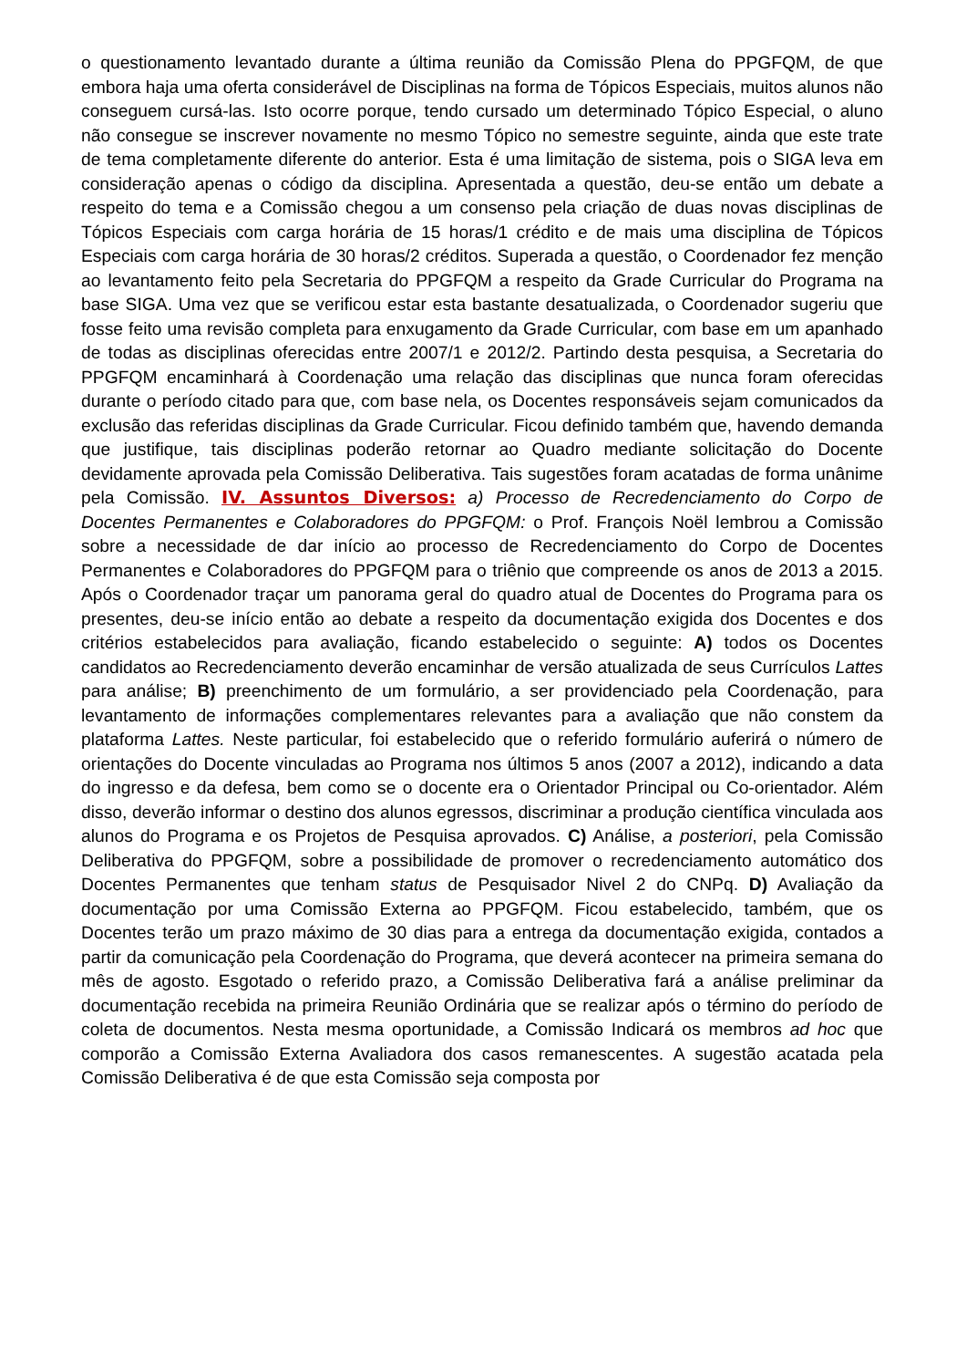o questionamento levantado durante a última reunião da Comissão Plena do PPGFQM, de que embora haja uma oferta considerável de Disciplinas na forma de Tópicos Especiais, muitos alunos não conseguem cursá-las. Isto ocorre porque, tendo cursado um determinado Tópico Especial, o aluno não consegue se inscrever novamente no mesmo Tópico no semestre seguinte, ainda que este trate de tema completamente diferente do anterior. Esta é uma limitação de sistema, pois o SIGA leva em consideração apenas o código da disciplina. Apresentada a questão, deu-se então um debate a respeito do tema e a Comissão chegou a um consenso pela criação de duas novas disciplinas de Tópicos Especiais com carga horária de 15 horas/1 crédito e de mais uma disciplina de Tópicos Especiais com carga horária de 30 horas/2 créditos. Superada a questão, o Coordenador fez menção ao levantamento feito pela Secretaria do PPGFQM a respeito da Grade Curricular do Programa na base SIGA. Uma vez que se verificou estar esta bastante desatualizada, o Coordenador sugeriu que fosse feito uma revisão completa para enxugamento da Grade Curricular, com base em um apanhado de todas as disciplinas oferecidas entre 2007/1 e 2012/2. Partindo desta pesquisa, a Secretaria do PPGFQM encaminhará à Coordenação uma relação das disciplinas que nunca foram oferecidas durante o período citado para que, com base nela, os Docentes responsáveis sejam comunicados da exclusão das referidas disciplinas da Grade Curricular. Ficou definido também que, havendo demanda que justifique, tais disciplinas poderão retornar ao Quadro mediante solicitação do Docente devidamente aprovada pela Comissão Deliberativa. Tais sugestões foram acatadas de forma unânime pela Comissão. IV. Assuntos Diversos: a) Processo de Recredenciamento do Corpo de Docentes Permanentes e Colaboradores do PPGFQM: o Prof. François Noël lembrou a Comissão sobre a necessidade de dar início ao processo de Recredenciamento do Corpo de Docentes Permanentes e Colaboradores do PPGFQM para o triênio que compreende os anos de 2013 a 2015. Após o Coordenador traçar um panorama geral do quadro atual de Docentes do Programa para os presentes, deu-se início então ao debate a respeito da documentação exigida dos Docentes e dos critérios estabelecidos para avaliação, ficando estabelecido o seguinte: A) todos os Docentes candidatos ao Recredenciamento deverão encaminhar de versão atualizada de seus Currículos Lattes para análise; B) preenchimento de um formulário, a ser providenciado pela Coordenação, para levantamento de informações complementares relevantes para a avaliação que não constem da plataforma Lattes. Neste particular, foi estabelecido que o referido formulário auferirá o número de orientações do Docente vinculadas ao Programa nos últimos 5 anos (2007 a 2012), indicando a data do ingresso e da defesa, bem como se o docente era o Orientador Principal ou Co-orientador. Além disso, deverão informar o destino dos alunos egressos, discriminar a produção científica vinculada aos alunos do Programa e os Projetos de Pesquisa aprovados. C) Análise, a posteriori, pela Comissão Deliberativa do PPGFQM, sobre a possibilidade de promover o recredenciamento automático dos Docentes Permanentes que tenham status de Pesquisador Nivel 2 do CNPq. D) Avaliação da documentação por uma Comissão Externa ao PPGFQM. Ficou estabelecido, também, que os Docentes terão um prazo máximo de 30 dias para a entrega da documentação exigida, contados a partir da comunicação pela Coordenação do Programa, que deverá acontecer na primeira semana do mês de agosto. Esgotado o referido prazo, a Comissão Deliberativa fará a análise preliminar da documentação recebida na primeira Reunião Ordinária que se realizar após o término do período de coleta de documentos. Nesta mesma oportunidade, a Comissão Indicará os membros ad hoc que comporão a Comissão Externa Avaliadora dos casos remanescentes. A sugestão acatada pela Comissão Deliberativa é de que esta Comissão seja composta por